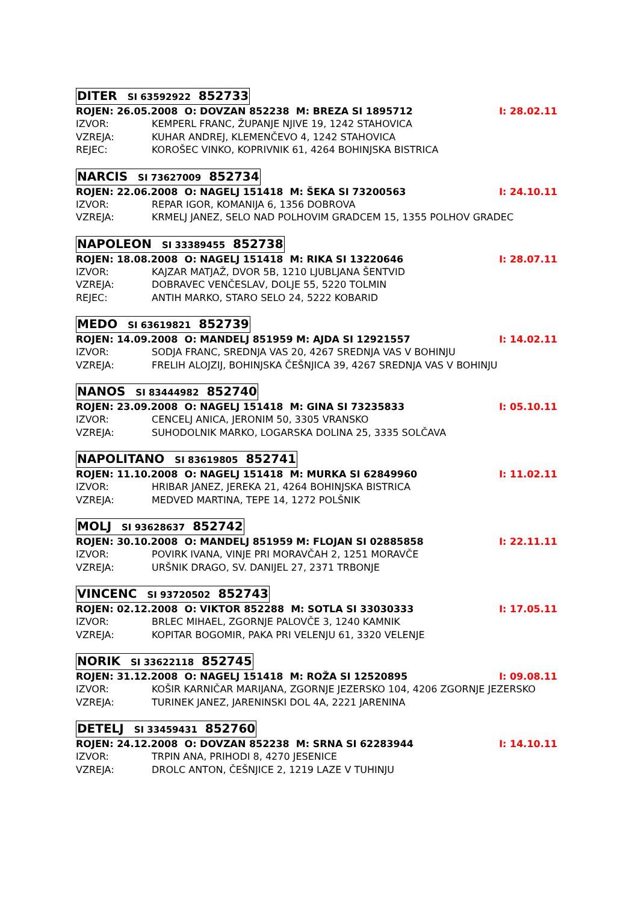DITER SI 63592922 852733
ROJEN: 26.05.2008 O: DOVZAN 852238 M: BREZA SI 1895712 I: 28.02.11
IZVOR: KEMPERL FRANC, ŽUPANJE NJIVE 19, 1242 STAHOVICA
VZREJA: KUHAR ANDREJ, KLEMENČEVO 4, 1242 STAHOVICA
REJEC: KOROŠEC VINKO, KOPRIVNIK 61, 4264 BOHINJSKA BISTRICA
NARCIS SI 73627009 852734
ROJEN: 22.06.2008 O: NAGELJ 151418 M: ŠEKA SI 73200563 I: 24.10.11
IZVOR: REPAR IGOR, KOMANIJA 6, 1356 DOBROVA
VZREJA: KRMELJ JANEZ, SELO NAD POLHOVIM GRADCEM 15, 1355 POLHOV GRADEC
NAPOLEON SI 33389455 852738
ROJEN: 18.08.2008 O: NAGELJ 151418 M: RIKA SI 13220646 I: 28.07.11
IZVOR: KAJZAR MATJAŽ, DVOR 5B, 1210 LJUBLJANA ŠENTVID
VZREJA: DOBRAVEC VENČESLAV, DOLJE 55, 5220 TOLMIN
REJEC: ANTIH MARKO, STARO SELO 24, 5222 KOBARID
MEDO SI 63619821 852739
ROJEN: 14.09.2008 O: MANDELJ 851959 M: AJDA SI 12921557 I: 14.02.11
IZVOR: SODJA FRANC, SREDNJA VAS 20, 4267 SREDNJA VAS V BOHINJU
VZREJA: FRELIH ALOJZIJ, BOHINJSKA ČEŠNJICA 39, 4267 SREDNJA VAS V BOHINJU
NANOS SI 83444982 852740
ROJEN: 23.09.2008 O: NAGELJ 151418 M: GINA SI 73235833 I: 05.10.11
IZVOR: CENCELJ ANICA, JERONIM 50, 3305 VRANSKO
VZREJA: SUHODOLNIK MARKO, LOGARSKA DOLINA 25, 3335 SOLČAVA
NAPOLITANO SI 83619805 852741
ROJEN: 11.10.2008 O: NAGELJ 151418 M: MURKA SI 62849960 I: 11.02.11
IZVOR: HRIBAR JANEZ, JEREKA 21, 4264 BOHINJSKA BISTRICA
VZREJA: MEDVED MARTINA, TEPE 14, 1272 POLŠNIK
MOLJ SI 93628637 852742
ROJEN: 30.10.2008 O: MANDELJ 851959 M: FLOJAN SI 02885858 I: 22.11.11
IZVOR: POVIRK IVANA, VINJE PRI MORAVČAH 2, 1251 MORAVČE
VZREJA: URŠNIK DRAGO, SV. DANIJEL 27, 2371 TRBONJE
VINCENC SI 93720502 852743
ROJEN: 02.12.2008 O: VIKTOR 852288 M: SOTLA SI 33030333 I: 17.05.11
IZVOR: BRLEC MIHAEL, ZGORNJE PALOVČE 3, 1240 KAMNIK
VZREJA: KOPITAR BOGOMIR, PAKA PRI VELENJU 61, 3320 VELENJE
NORIK SI 33622118 852745
ROJEN: 31.12.2008 O: NAGELJ 151418 M: ROŽA SI 12520895 I: 09.08.11
IZVOR: KOŠIR KARNIČAR MARIJANA, ZGORNJE JEZERSKO 104, 4206 ZGORNJE JEZERSKO
VZREJA: TURINEK JANEZ, JARENINSKI DOL 4A, 2221 JARENINA
DETELJ SI 33459431 852760
ROJEN: 24.12.2008 O: DOVZAN 852238 M: SRNA SI 62283944 I: 14.10.11
IZVOR: TRPIN ANA, PRIHODI 8, 4270 JESENICE
VZREJA: DROLC ANTON, ČEŠNJICE 2, 1219 LAZE V TUHINJU